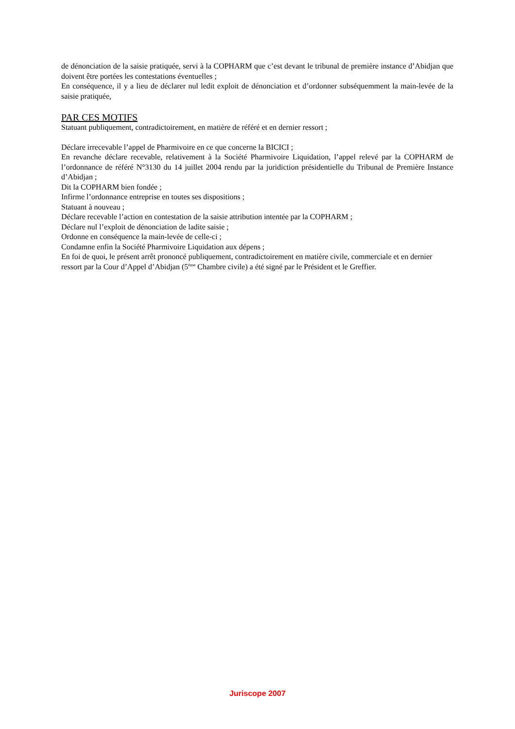de dénonciation de la saisie pratiquée, servi à la COPHARM que c’est devant le tribunal de première instance d’Abidjan que doivent être portées les contestations éventuelles ;
En conséquence, il y a lieu de déclarer nul ledit exploit de dénonciation et d’ordonner subséquemment la main-levée de la saisie pratiquée,
PAR CES MOTIFS
Statuant publiquement, contradictoirement, en matière de référé et en dernier ressort ;
Déclare irrecevable l’appel de Pharmivoire en ce que concerne la BICICI ;
En revanche déclare recevable, relativement à la Société Pharmivoire Liquidation, l’appel relevé par la COPHARM de l’ordonnance de référé N°3130 du 14 juillet 2004 rendu par la juridiction présidentielle du Tribunal de Première Instance d’Abidjan ;
Dit la COPHARM bien fondée ;
Infirme l’ordonnance entreprise en toutes ses dispositions ;
Statuant à nouveau ;
Déclare recevable l’action en contestation de la saisie attribution intentée par la COPHARM ;
Déclare nul l’exploit de dénonciation de ladite saisie ;
Ordonne en conséquence la main-levée de celle-ci ;
Condamne enfin la Société Pharmivoire Liquidation aux dépens ;
En foi de quoi, le présent arrêt prononcé publiquement, contradictoirement en matière civile, commerciale et en dernier ressort par la Cour d’Appel d’Abidjan (5<sup>ème</sup> Chambre civile) a été signé par le Président et le Greffier.
Juriscope 2007